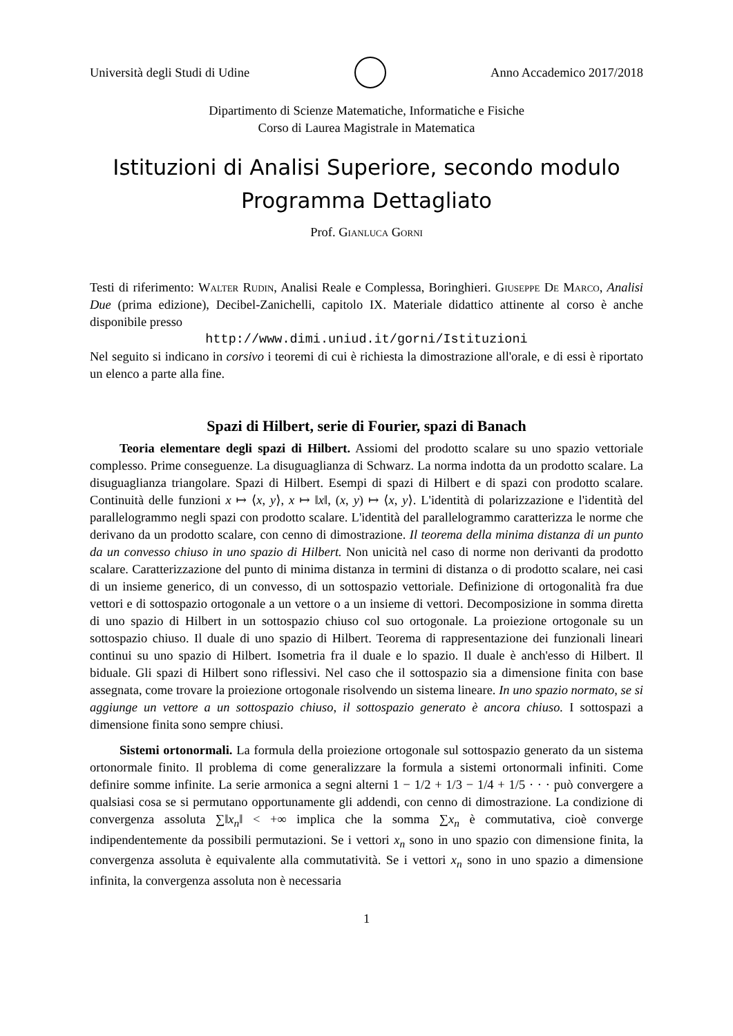Università degli Studi di Udine Anno Accademico 2017/2018
Dipartimento di Scienze Matematiche, Informatiche e Fisiche
Corso di Laurea Magistrale in Matematica
Istituzioni di Analisi Superiore, secondo modulo
Programma Dettagliato
Prof. Gianluca Gorni
Testi di riferimento: Walter Rudin, Analisi Reale e Complessa, Boringhieri. Giuseppe De Marco, Analisi Due (prima edizione), Decibel-Zanichelli, capitolo IX. Materiale didattico attinente al corso è anche disponibile presso
http://www.dimi.uniud.it/gorni/Istituzioni
Nel seguito si indicano in corsivo i teoremi di cui è richiesta la dimostrazione all'orale, e di essi è riportato un elenco a parte alla fine.
Spazi di Hilbert, serie di Fourier, spazi di Banach
Teoria elementare degli spazi di Hilbert. Assiomi del prodotto scalare su uno spazio vettoriale complesso. Prime conseguenze. La disuguaglianza di Schwarz. La norma indotta da un prodotto scalare. La disuguaglianza triangolare. Spazi di Hilbert. Esempi di spazi di Hilbert e di spazi con prodotto scalare. Continuità delle funzioni x ↦ ⟨x, y⟩, x ↦ ‖x‖, (x, y) ↦ ⟨x, y⟩. L'identità di polarizzazione e l'identità del parallelogrammo negli spazi con prodotto scalare. L'identità del parallelogrammo caratterizza le norme che derivano da un prodotto scalare, con cenno di dimostrazione. Il teorema della minima distanza di un punto da un convesso chiuso in uno spazio di Hilbert. Non unicità nel caso di norme non derivanti da prodotto scalare. Caratterizzazione del punto di minima distanza in termini di distanza o di prodotto scalare, nei casi di un insieme generico, di un convesso, di un sottospazio vettoriale. Definizione di ortogonalità fra due vettori e di sottospazio ortogonale a un vettore o a un insieme di vettori. Decomposizione in somma diretta di uno spazio di Hilbert in un sottospazio chiuso col suo ortogonale. La proiezione ortogonale su un sottospazio chiuso. Il duale di uno spazio di Hilbert. Teorema di rappresentazione dei funzionali lineari continui su uno spazio di Hilbert. Isometria fra il duale e lo spazio. Il duale è anch'esso di Hilbert. Il biduale. Gli spazi di Hilbert sono riflessivi. Nel caso che il sottospazio sia a dimensione finita con base assegnata, come trovare la proiezione ortogonale risolvendo un sistema lineare. In uno spazio normato, se si aggiunge un vettore a un sottospazio chiuso, il sottospazio generato è ancora chiuso. I sottospazi a dimensione finita sono sempre chiusi.
Sistemi ortonormali. La formula della proiezione ortogonale sul sottospazio generato da un sistema ortonormale finito. Il problema di come generalizzare la formula a sistemi ortonormali infiniti. Come definire somme infinite. La serie armonica a segni alterni 1 − 1/2 + 1/3 − 1/4 + 1/5 · · · può convergere a qualsiasi cosa se si permutano opportunamente gli addendi, con cenno di dimostrazione. La condizione di convergenza assoluta ∑‖x<sub>n</sub>‖ < +∞ implica che la somma ∑x<sub>n</sub> è commutativa, cioè converge indipendentemente da possibili permutazioni. Se i vettori x<sub>n</sub> sono in uno spazio con dimensione finita, la convergenza assoluta è equivalente alla commutatività. Se i vettori x<sub>n</sub> sono in uno spazio a dimensione infinita, la convergenza assoluta non è necessaria
1